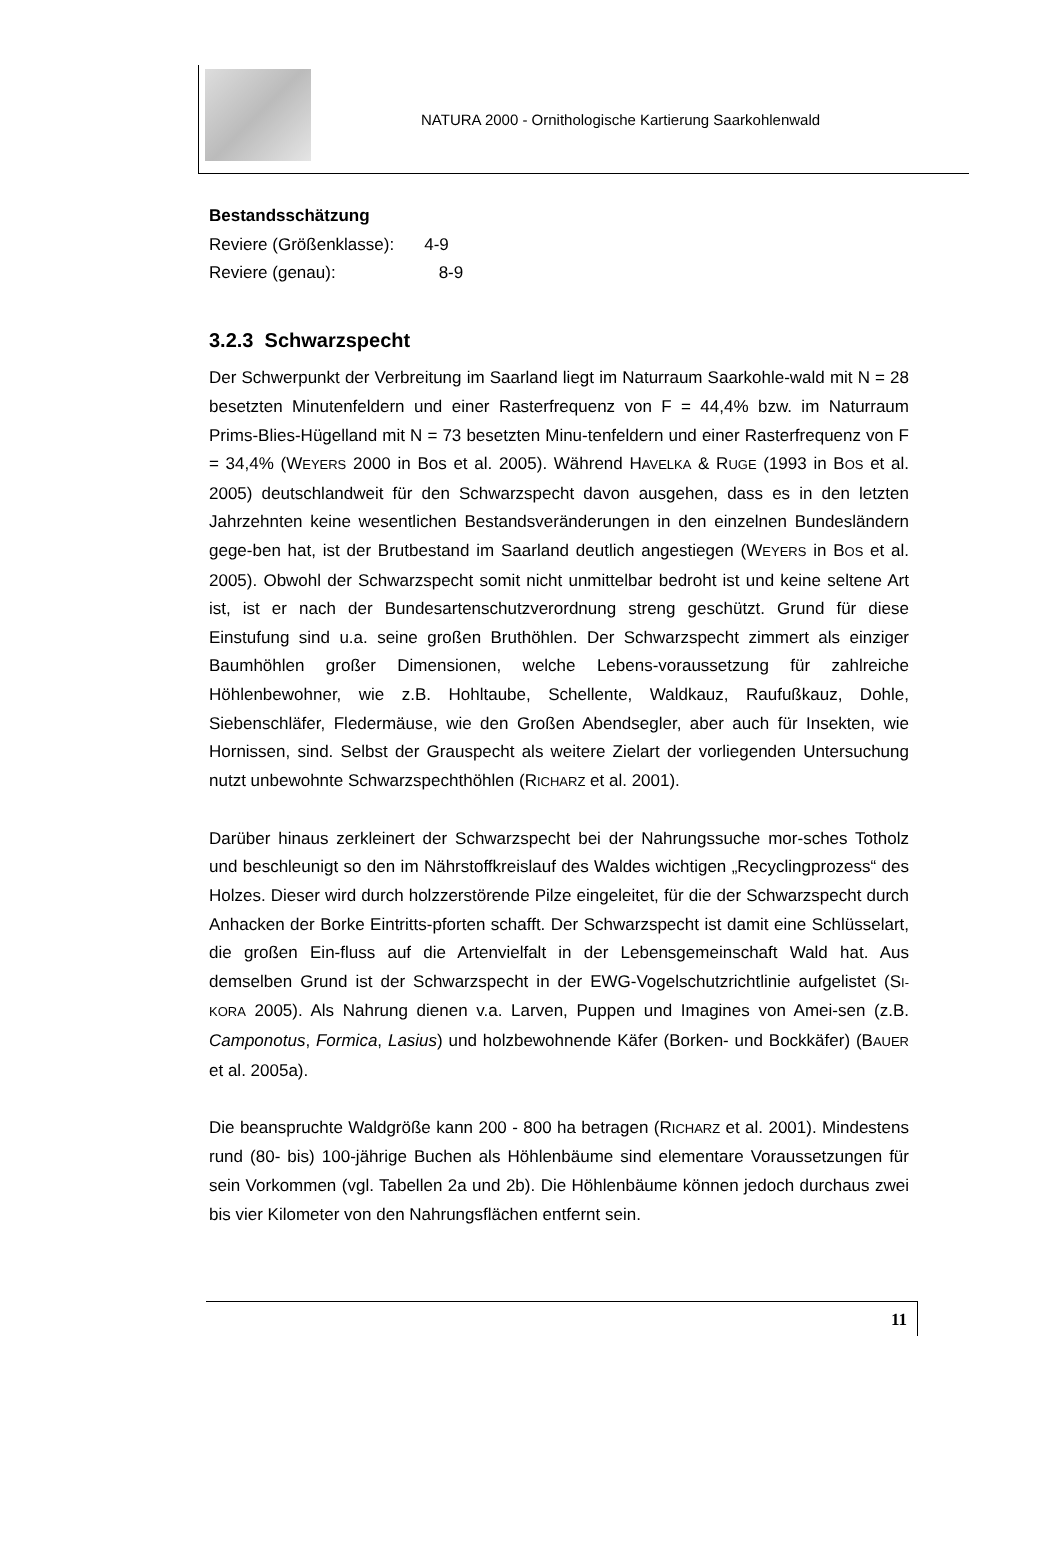NATURA 2000 - Ornithologische Kartierung Saarkohlenwald
Bestandsschätzung
Reviere (Größenklasse): 4-9
Reviere (genau): 8-9
3.2.3 Schwarzspecht
Der Schwerpunkt der Verbreitung im Saarland liegt im Naturraum Saarkohle-wald mit N = 28 besetzten Minutenfeldern und einer Rasterfrequenz von F = 44,4% bzw. im Naturraum Prims-Blies-Hügelland mit N = 73 besetzten Minu-tenfeldern und einer Rasterfrequenz von F = 34,4% (WEYERS 2000 in Bos et al. 2005). Während HAVELKA & RUGE (1993 in BOS et al. 2005) deutschlandweit für den Schwarzspecht davon ausgehen, dass es in den letzten Jahrzehnten keine wesentlichen Bestandsveränderungen in den einzelnen Bundesländern gege-ben hat, ist der Brutbestand im Saarland deutlich angestiegen (WEYERS in BOS et al. 2005). Obwohl der Schwarzspecht somit nicht unmittelbar bedroht ist und keine seltene Art ist, ist er nach der Bundesartenschutzverordnung streng geschützt. Grund für diese Einstufung sind u.a. seine großen Bruthöhlen. Der Schwarzspecht zimmert als einziger Baumhöhlen großer Dimensionen, welche Lebens-voraussetzung für zahlreiche Höhlenbewohner, wie z.B. Hohltaube, Schellente, Waldkauz, Raufußkauz, Dohle, Siebenschläfer, Fledermäuse, wie den Großen Abendsegler, aber auch für Insekten, wie Hornissen, sind. Selbst der Grauspecht als weitere Zielart der vorliegenden Untersuchung nutzt unbewohnte Schwarzspechthöhlen (RICHARZ et al. 2001).
Darüber hinaus zerkleinert der Schwarzspecht bei der Nahrungssuche mor-sches Totholz und beschleunigt so den im Nährstoffkreislauf des Waldes wichtigen „Recyclingprozess“ des Holzes. Dieser wird durch holzzerstörende Pilze eingeleitet, für die der Schwarzspecht durch Anhacken der Borke Eintritts-pforten schafft. Der Schwarzspecht ist damit eine Schlüsselart, die großen Ein-fluss auf die Artenvielfalt in der Lebensgemeinschaft Wald hat. Aus demselben Grund ist der Schwarzspecht in der EWG-Vogelschutzrichtlinie aufgelistet (SI-KORA 2005). Als Nahrung dienen v.a. Larven, Puppen und Imagines von Amei-sen (z.B. Camponotus, Formica, Lasius) und holzbewohnende Käfer (Borken- und Bockkäfer) (BAUER et al. 2005a).
Die beanspruchte Waldgröße kann 200 - 800 ha betragen (RICHARZ et al. 2001). Mindestens rund (80- bis) 100-jährige Buchen als Höhlenbäume sind elementare Voraussetzungen für sein Vorkommen (vgl. Tabellen 2a und 2b). Die Höhlenbäume können jedoch durchaus zwei bis vier Kilometer von den Nahrungsflächen entfernt sein.
11